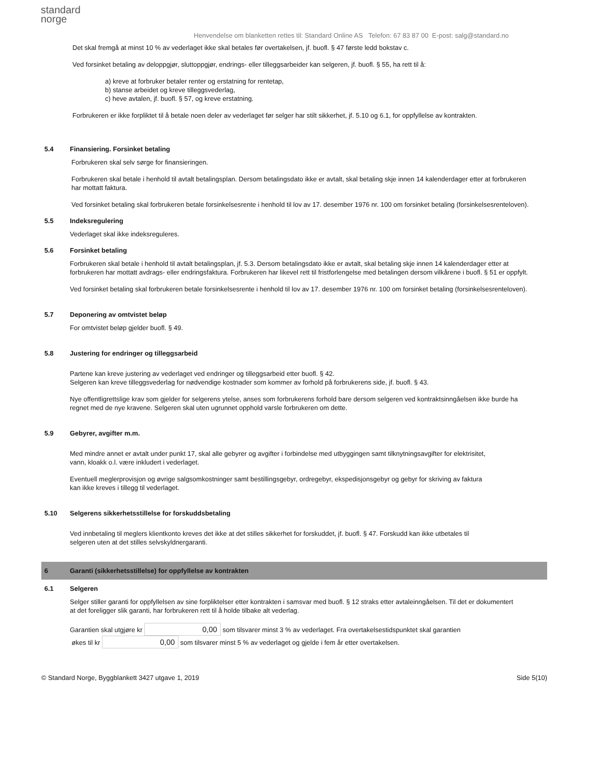standard
norge
Henvendelse om blanketten rettes til: Standard Online AS Telefon: 67 83 87 00 E-post: salg@standard.no
Det skal fremgå at minst 10 % av vederlaget ikke skal betales før overtakelsen, jf. buofl. § 47 første ledd bokstav c.
Ved forsinket betaling av deloppgjør, sluttoppgjør, endrings- eller tilleggsarbeider kan selgeren, jf. buofl. § 55, ha rett til å:
a) kreve at forbruker betaler renter og erstatning for rentetap,
b) stanse arbeidet og kreve tilleggsvederlag,
c) heve avtalen, jf. buofl. § 57, og kreve erstatning.
Forbrukeren er ikke forpliktet til å betale noen deler av vederlaget før selger har stilt sikkerhet, jf. 5.10 og 6.1, for oppfyllelse av kontrakten.
5.4 Finansiering. Forsinket betaling
Forbrukeren skal selv sørge for finansieringen.
Forbrukeren skal betale i henhold til avtalt betalingsplan. Dersom betalingsdato ikke er avtalt, skal betaling skje innen 14 kalenderdager etter at forbrukeren har mottatt faktura.
Ved forsinket betaling skal forbrukeren betale forsinkelsesrente i henhold til lov av 17. desember 1976 nr. 100 om forsinket betaling (forsinkelsesrenteloven).
5.5 Indeksregulering
Vederlaget skal ikke indeksreguleres.
5.6 Forsinket betaling
Forbrukeren skal betale i henhold til avtalt betalingsplan, jf. 5.3. Dersom betalingsdato ikke er avtalt, skal betaling skje innen 14 kalenderdager etter at forbrukeren har mottatt avdrags- eller endringsfaktura. Forbrukeren har likevel rett til fristforlengelse med betalingen dersom vilkårene i buofl. § 51 er oppfylt.
Ved forsinket betaling skal forbrukeren betale forsinkelsesrente i henhold til lov av 17. desember 1976 nr. 100 om forsinket betaling (forsinkelsesrenteloven).
5.7 Deponering av omtvistet beløp
For omtvistet beløp gjelder buofl. § 49.
5.8 Justering for endringer og tilleggsarbeid
Partene kan kreve justering av vederlaget ved endringer og tilleggsarbeid etter buofl. § 42.
Selgeren kan kreve tilleggsvederlag for nødvendige kostnader som kommer av forhold på forbrukerens side, jf. buofl. § 43.
Nye offentligrettslige krav som gjelder for selgerens ytelse, anses som forbrukerens forhold bare dersom selgeren ved kontraktsinngåelsen ikke burde ha regnet med de nye kravene. Selgeren skal uten ugrunnet opphold varsle forbrukeren om dette.
5.9 Gebyrer, avgifter m.m.
Med mindre annet er avtalt under punkt 17, skal alle gebyrer og avgifter i forbindelse med utbyggingen samt tilknytningsavgifter for elektrisitet, vann, kloakk o.l. være inkludert i vederlaget.
Eventuell meglerprovisjon og øvrige salgsomkostninger samt bestillingsgebyr, ordregebyr, ekspedisjonsgebyr og gebyr for skriving av faktura kan ikke kreves i tillegg til vederlaget.
5.10 Selgerens sikkerhetsstillelse for forskuddsbetaling
Ved innbetaling til meglers klientkonto kreves det ikke at det stilles sikkerhet for forskuddet, jf. buofl. § 47. Forskudd kan ikke utbetales til selgeren uten at det stilles selvskyldnergaranti.
6 Garanti (sikkerhetsstillelse) for oppfyllelse av kontrakten
6.1 Selgeren
Selger stiller garanti for oppfyllelsen av sine forpliktelser etter kontrakten i samsvar med buofl. § 12 straks etter avtaleinngåelsen. Til det er dokumentert at det foreligger slik garanti, har forbrukeren rett til å holde tilbake alt vederlag.
Garantien skal utgjøre kr 0,00 som tilsvarer minst 3 % av vederlaget. Fra overtakelsestidspunktet skal garantien
økes til kr 0,00 som tilsvarer minst 5 % av vederlaget og gjelde i fem år etter overtakelsen.
© Standard Norge, Byggblankett 3427 utgave 1, 2019 Side 5(10)